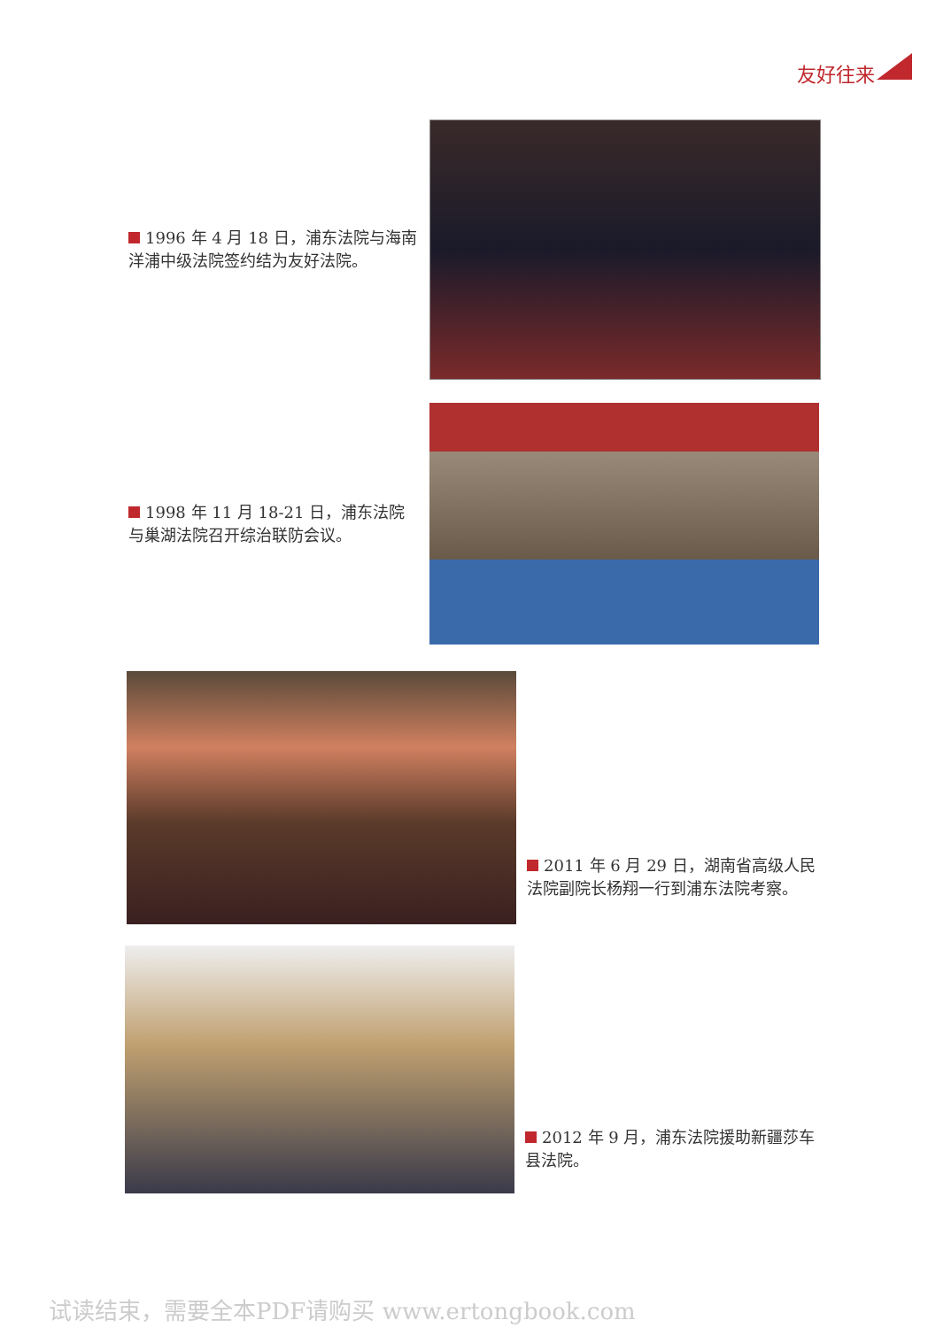友好往来
1996 年 4 月 18 日，浦东法院与海南洋浦中级法院签约结为友好法院。
1998 年 11 月 18-21 日，浦东法院与巢湖法院召开综治联防会议。
2011 年 6 月 29 日，湖南省高级人民法院副院长杨翔一行到浦东法院考察。
2012 年 9 月，浦东法院援助新疆莎车县法院。
试读结束，需要全本PDF请购买 www.ertongbook.com